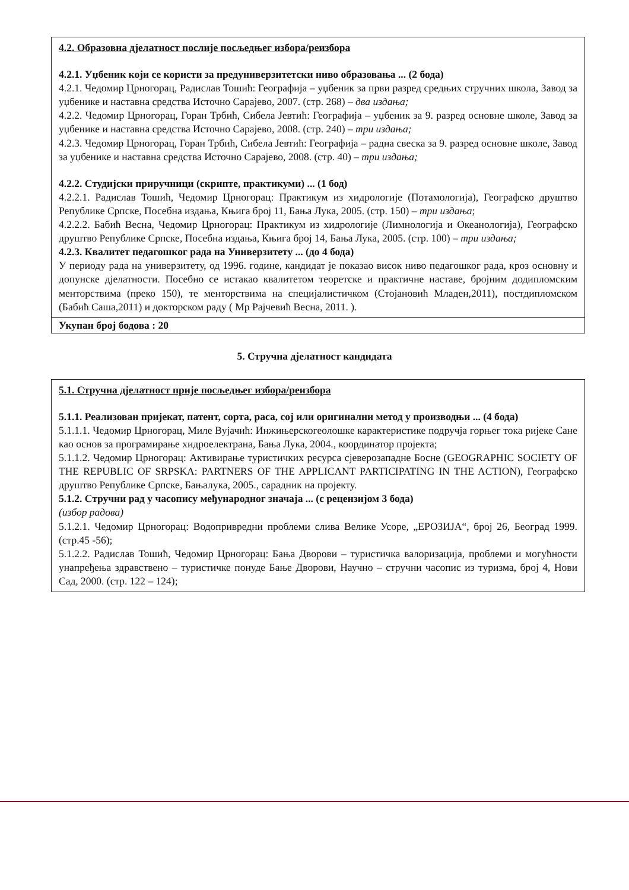4.2. Образовна дјелатност послије посљедњег избора/реизбора
4.2.1. Уџбеник који се користи за предуниверзитетски ниво образовања ... (2 бода)
4.2.1. Чедомир Црногорац, Радислав Тошић: Географија – уџбеник за први разред средњих стручних школа, Завод за уџбенике и наставна средства Источно Сарајево, 2007. (стр. 268) – два издања;
4.2.2. Чедомир Црногорац, Горан Трбић, Сибела Јевтић: Географија – уџбеник за 9. разред основне школе, Завод за уџбенике и наставна средства Источно Сарајево, 2008. (стр. 240) – три издања;
4.2.3. Чедомир Црногорац, Горан Трбић, Сибела Јевтић: Географија – радна свеска за 9. разред основне школе, Завод за уџбенике и наставна средства Источно Сарајево, 2008. (стр. 40) – три издања;
4.2.2. Студијски приручници (скрипте, практикуми) ... (1 бод)
4.2.2.1. Радислав Тошић, Чедомир Црногорац: Практикум из хидрологије (Потамологија), Географско друштво Републике Српске, Посебна издања, Књига број 11, Бања Лука, 2005. (стр. 150) – три издања;
4.2.2.2. Бабић Весна, Чедомир Црногорац: Практикум из хидрологије (Лимнологија и Океанологија), Географско друштво Републике Српске, Посебна издања, Књига број 14, Бања Лука, 2005. (стр. 100) – три издања;
4.2.3. Квалитет педагошког рада на Универзитету ... (до 4 бода)
У периоду рада на универзитету, од 1996. године, кандидат је показао висок ниво педагошког рада, кроз основну и допунске дјелатности. Посебно се истакао квалитетом теоретске и практичне наставе, бројним додипломским менторствима (преко 150), те менторствима на специјалистичком (Стојановић Младен,2011), постдипломском (Бабић Саша,2011) и докторском раду ( Мр Рајчевић Весна, 2011. ).
Укупан број бодова : 20
5. Стручна дјелатност кандидата
5.1. Стручна дјелатност прије посљедњег избора/реизбора
5.1.1. Реализован пријекат, патент, сорта, раса, сој или оригинални метод у производњи ... (4 бода)
5.1.1.1. Чедомир Црногорац, Миле Вујачић: Инжињерскогеолошке карактеристике подручја горњег тока ријеке Сане као основ за програмирање хидроелектрана, Бања Лука, 2004., координатор пројекта;
5.1.1.2. Чедомир Црногорац: Активирање туристичких ресурса сјеверозападне Босне (GEOGRAPHIC SOCIETY OF THE REPUBLIC OF SRPSKA: PARTNERS OF THE APPLICANT PARTICIPATING IN THE ACTION), Географско друштво Републике Српске, Бањалука, 2005., сарадник на пројекту.
5.1.2. Стручни рад у часопису међународног значаја ... (с рецензијом 3 бода)
(избор радова)
5.1.2.1. Чедомир Црногорац: Водопривредни проблеми слива Велике Усоре, „ЕРОЗИЈА“, број 26, Београд 1999. (стр.45 -56);
5.1.2.2. Радислав Тошић, Чедомир Црногорац: Бања Дворови – туристичка валоризација, проблеми и могућности унапређења здравствено – туристичке понуде Бање Дворови, Научно – стручни часопис из туризма, број 4, Нови Сад, 2000. (стр. 122 – 124);